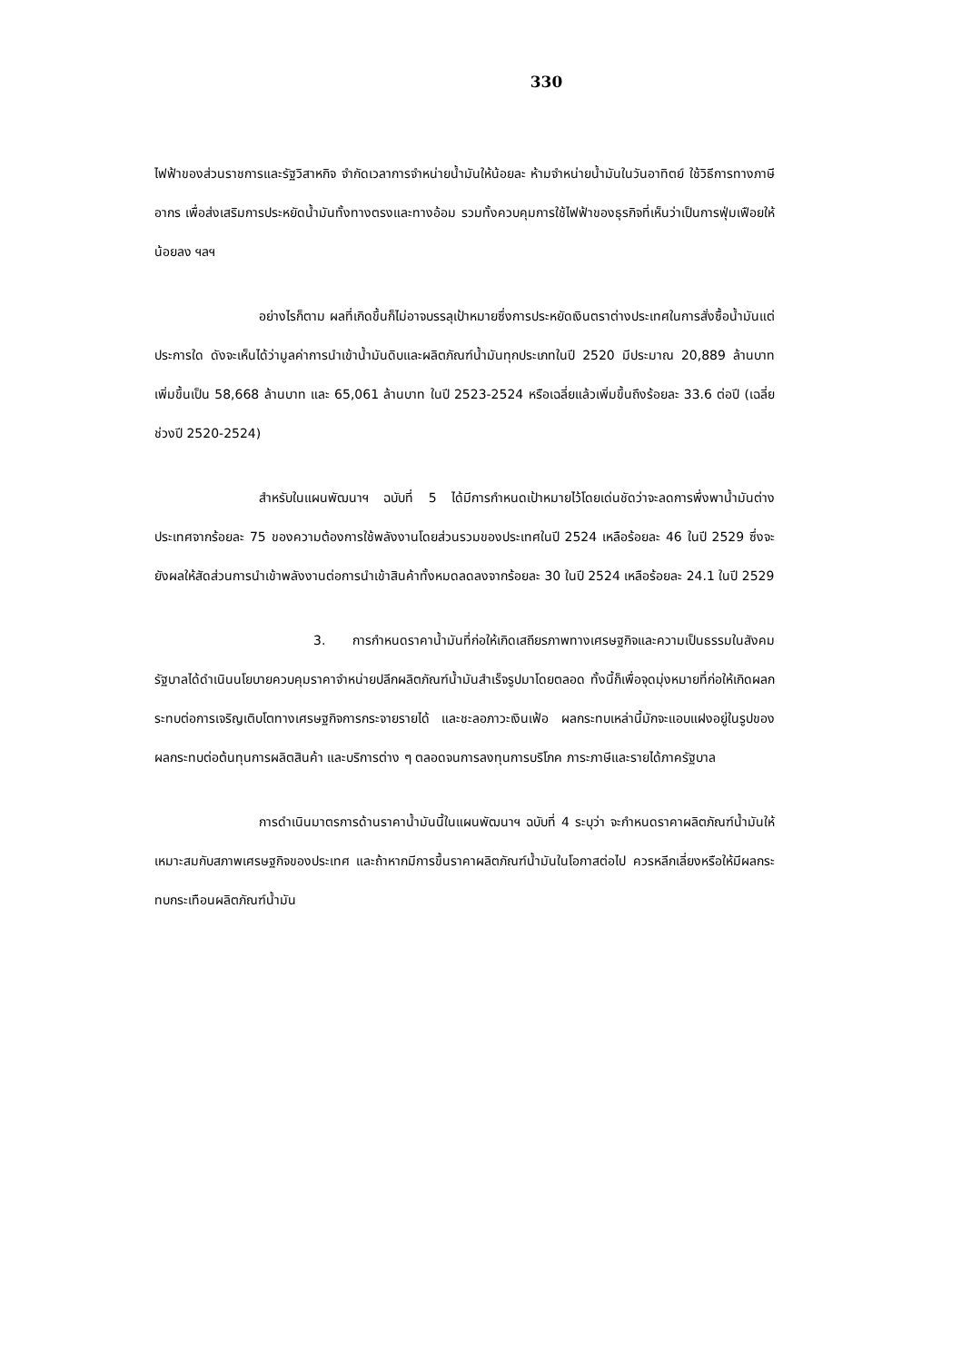330
ไฟฟ้าของส่วนราชการและรัฐวิสาหกิจ จำกัดเวลาการจำหน่ายน้ำมันให้น้อยละ ห้ามจำหน่ายน้ำมันในวันอาทิตย์ ใช้วิธีการทางภาษีอากร เพื่อส่งเสริมการประหยัดน้ำมันทั้งทางตรงและทางอ้อม รวมทั้งควบคุมการใช้ไฟฟ้าของธุรกิจที่เห็นว่าเป็นการฟุ่มเฟือยให้น้อยลง ฯลฯ
อย่างไรก็ตาม ผลที่เกิดขึ้นก็ไม่อาจบรรลุเป้าหมายซึ่งการประหยัดเงินตราต่างประเทศในการสั่งซื้อน้ำมันแต่ประการใด ดังจะเห็นได้ว่ามูลค่าการนำเข้าน้ำมันดิบและผลิตภัณฑ์น้ำมันทุกประเภทในปี 2520 มีประมาณ 20,889 ล้านบาท เพิ่มขึ้นเป็น 58,668 ล้านบาท และ 65,061 ล้านบาท ในปี 2523-2524 หรือเฉลี่ยแล้วเพิ่มขึ้นถึงร้อยละ 33.6 ต่อปี (เฉลี่ยช่วงปี 2520-2524)
สำหรับในแผนพัฒนาฯ ฉบับที่ 5 ได้มีการกำหนดเป้าหมายไว้โดยเด่นชัดว่าจะลดการพึ่งพาน้ำมันต่างประเทศจากร้อยละ 75 ของความต้องการใช้พลังงานโดยส่วนรวมของประเทศในปี 2524 เหลือร้อยละ 46 ในปี 2529 ซึ่งจะยังผลให้สัดส่วนการนำเข้าพลังงานต่อการนำเข้าสินค้าทั้งหมดลดลงจากร้อยละ 30 ในปี 2524 เหลือร้อยละ 24.1 ในปี 2529
3. การกำหนดราคาน้ำมันที่ก่อให้เกิดเสถียรภาพทางเศรษฐกิจและความเป็นธรรมในสังคม รัฐบาลได้ดำเนินนโยบายควบคุมราคาจำหน่ายปลีกผลิตภัณฑ์น้ำมันสำเร็จรูปมาโดยตลอด ทั้งนี้ก็เพื่อจุดมุ่งหมายที่ก่อให้เกิดผลกระทบต่อการเจริญเติบโตทางเศรษฐกิจการกระจายรายได้ และชะลอภาวะเงินเฟ้อ ผลกระทบเหล่านี้มักจะแอบแฝงอยู่ในรูปของผลกระทบต่อต้นทุนการผลิตสินค้า และบริการต่าง ๆ ตลอดจนการลงทุนการบริโภค ภาระภาษีและรายได้ภาครัฐบาล
การดำเนินมาตรการด้านราคาน้ำมันนี้ในแผนพัฒนาฯ ฉบับที่ 4 ระบุว่า จะกำหนดราคาผลิตภัณฑ์น้ำมันให้เหมาะสมกับสภาพเศรษฐกิจของประเทศ และถ้าหากมีการขึ้นราคาผลิตภัณฑ์น้ำมันในโอกาสต่อไป ควรหลีกเลี่ยงหรือให้มีผลกระทบกระเทือนผลิตภัณฑ์น้ำมัน